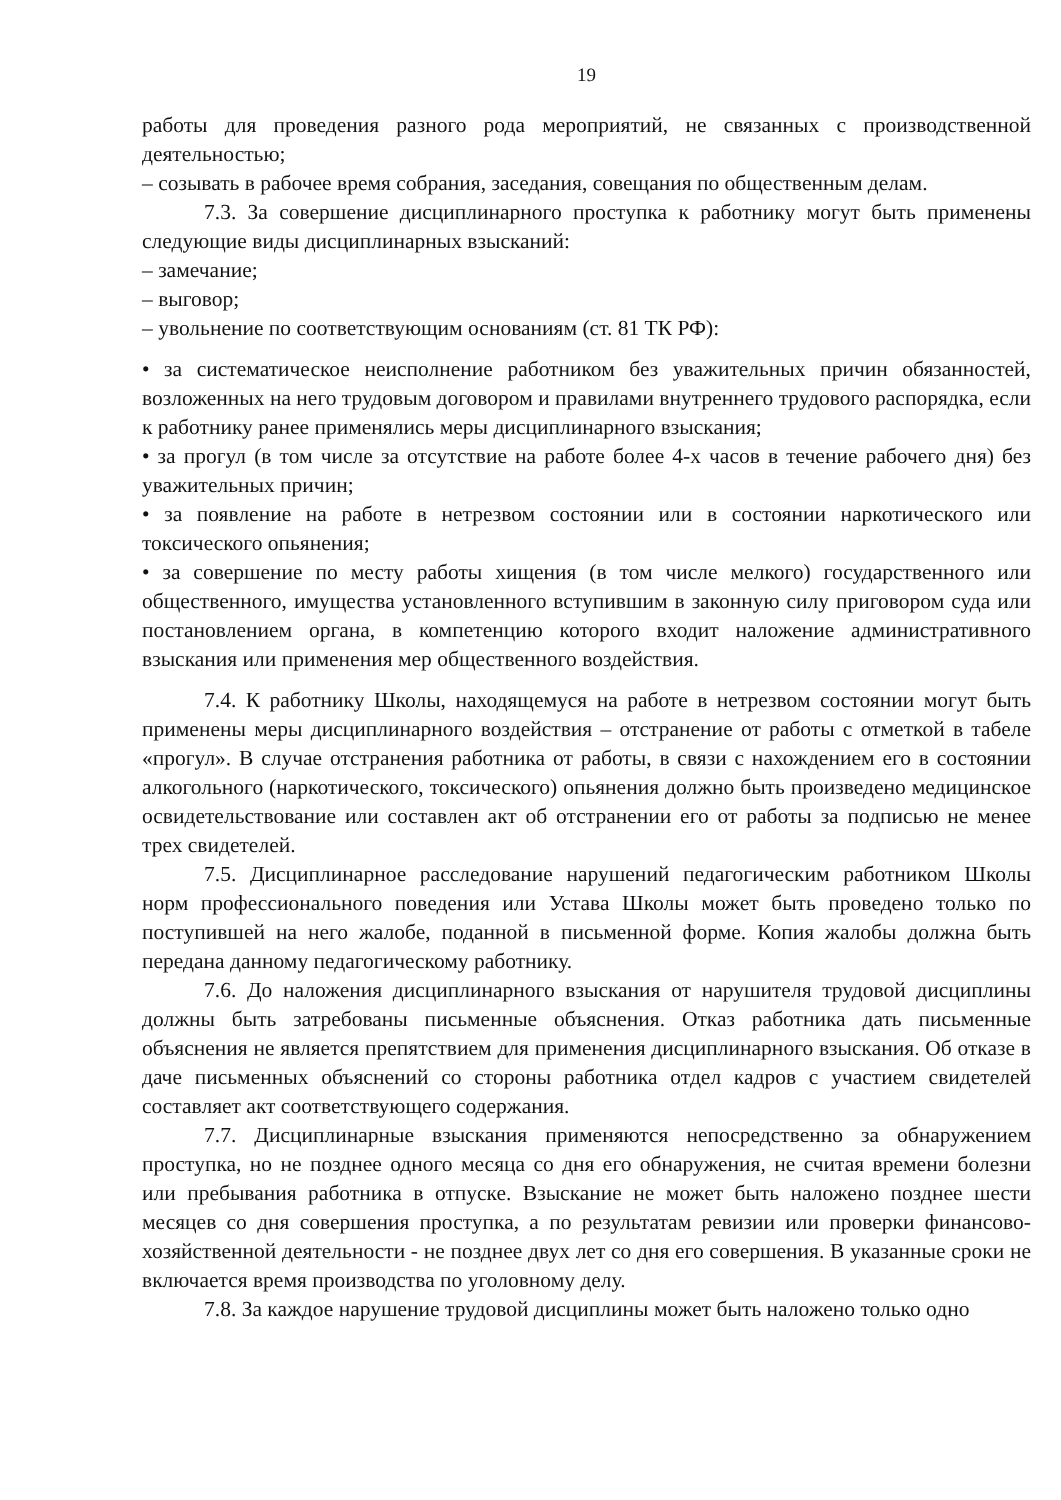19
работы для проведения разного рода мероприятий, не связанных с производственной деятельностью;
– созывать в рабочее время собрания, заседания, совещания по общественным делам.
7.3. За совершение дисциплинарного проступка к работнику могут быть применены следующие виды дисциплинарных взысканий:
– замечание;
– выговор;
– увольнение по соответствующим основаниям (ст. 81 ТК РФ):
• за систематическое неисполнение работником без уважительных причин обязанностей, возложенных на него трудовым договором и правилами внутреннего трудового распорядка, если к работнику ранее применялись меры дисциплинарного взыскания;
• за прогул (в том числе за отсутствие на работе более 4-х часов в течение рабочего дня) без уважительных причин;
• за появление на работе в нетрезвом состоянии или в состоянии наркотического или токсического опьянения;
• за совершение по месту работы хищения (в том числе мелкого) государственного или общественного, имущества установленного вступившим в законную силу приговором суда или постановлением органа, в компетенцию которого входит наложение административного взыскания или применения мер общественного воздействия.
7.4. К работнику Школы, находящемуся на работе в нетрезвом состоянии могут быть применены меры дисциплинарного воздействия – отстранение от работы с отметкой в табеле «прогул». В случае отстранения работника от работы, в связи с нахождением его в состоянии алкогольного (наркотического, токсического) опьянения должно быть произведено медицинское освидетельствование или составлен акт об отстранении его от работы за подписью не менее трех свидетелей.
7.5. Дисциплинарное расследование нарушений педагогическим работником Школы норм профессионального поведения или Устава Школы может быть проведено только по поступившей на него жалобе, поданной в письменной форме. Копия жалобы должна быть передана данному педагогическому работнику.
7.6. До наложения дисциплинарного взыскания от нарушителя трудовой дисциплины должны быть затребованы письменные объяснения. Отказ работника дать письменные объяснения не является препятствием для применения дисциплинарного взыскания. Об отказе в даче письменных объяснений со стороны работника отдел кадров с участием свидетелей составляет акт соответствующего содержания.
7.7. Дисциплинарные взыскания применяются непосредственно за обнаружением проступка, но не позднее одного месяца со дня его обнаружения, не считая времени болезни или пребывания работника в отпуске. Взыскание не может быть наложено позднее шести месяцев со дня совершения проступка, а по результатам ревизии или проверки финансово-хозяйственной деятельности - не позднее двух лет со дня его совершения. В указанные сроки не включается время производства по уголовному делу.
7.8. За каждое нарушение трудовой дисциплины может быть наложено только одно